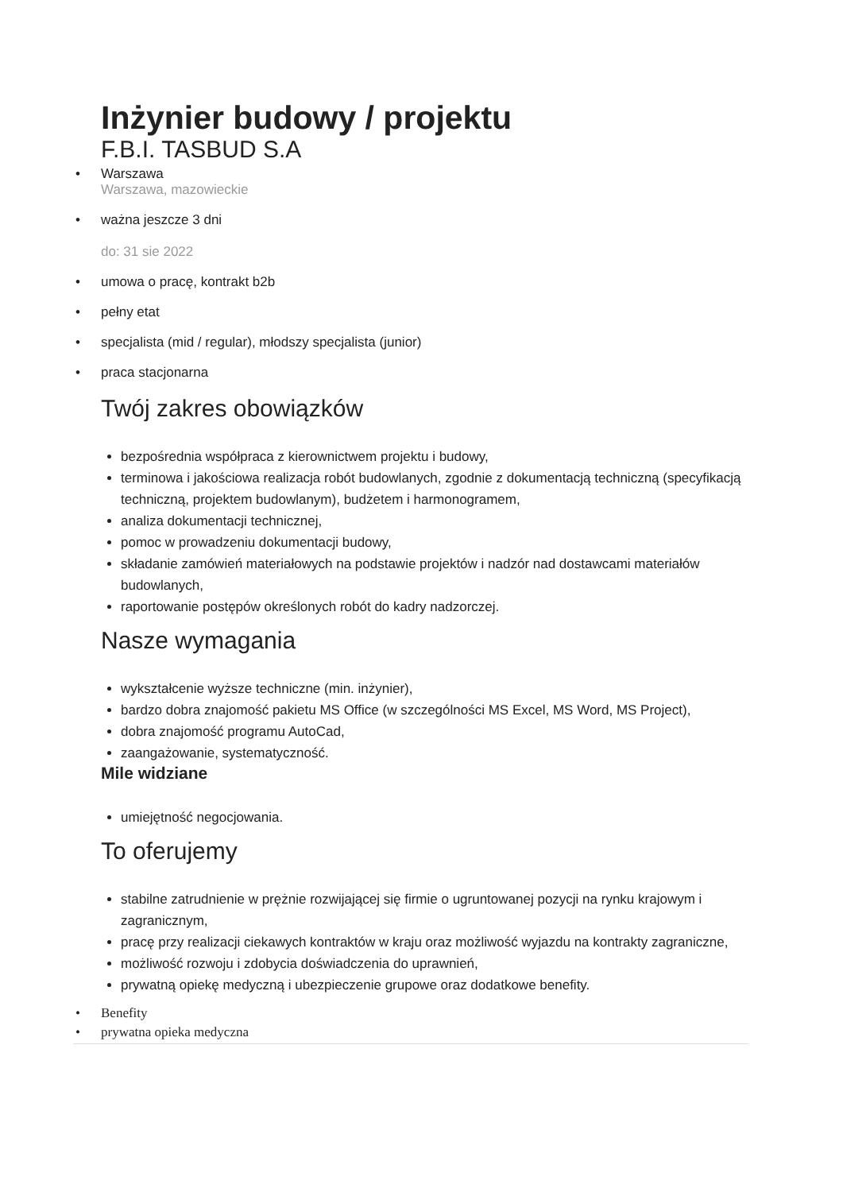Inżynier budowy / projektu
F.B.I. TASBUD S.A
• Warszawa
Warszawa, mazowieckie
• ważna jeszcze 3 dni
do: 31 sie 2022
• umowa o pracę, kontrakt b2b
• pełny etat
• specjalista (mid / regular), młodszy specjalista (junior)
• praca stacjonarna
Twój zakres obowiązków
bezpośrednia współpraca z kierownictwem projektu i budowy,
terminowa i jakościowa realizacja robót budowlanych, zgodnie z dokumentacją techniczną (specyfikacją techniczną, projektem budowlanym), budżetem i harmonogramem,
analiza dokumentacji technicznej,
pomoc w prowadzeniu dokumentacji budowy,
składanie zamówień materiałowych na podstawie projektów i nadzór nad dostawcami materiałów budowlanych,
raportowanie postępów określonych robót do kadry nadzorczej.
Nasze wymagania
wykształcenie wyższe techniczne (min. inżynier),
bardzo dobra znajomość pakietu MS Office (w szczególności MS Excel, MS Word, MS Project),
dobra znajomość programu AutoCad,
zaangażowanie, systematyczność.
Mile widziane
umiejętność negocjowania.
To oferujemy
stabilne zatrudnienie w prężnie rozwijającej się firmie o ugruntowanej pozycji na rynku krajowym i zagranicznym,
pracę przy realizacji ciekawych kontraktów w kraju oraz możliwość wyjazdu na kontrakty zagraniczne,
możliwość rozwoju i zdobycia doświadczenia do uprawnień,
prywatną opiekę medyczną i ubezpieczenie grupowe oraz dodatkowe benefity.
• Benefity
• prywatna opieka medyczna